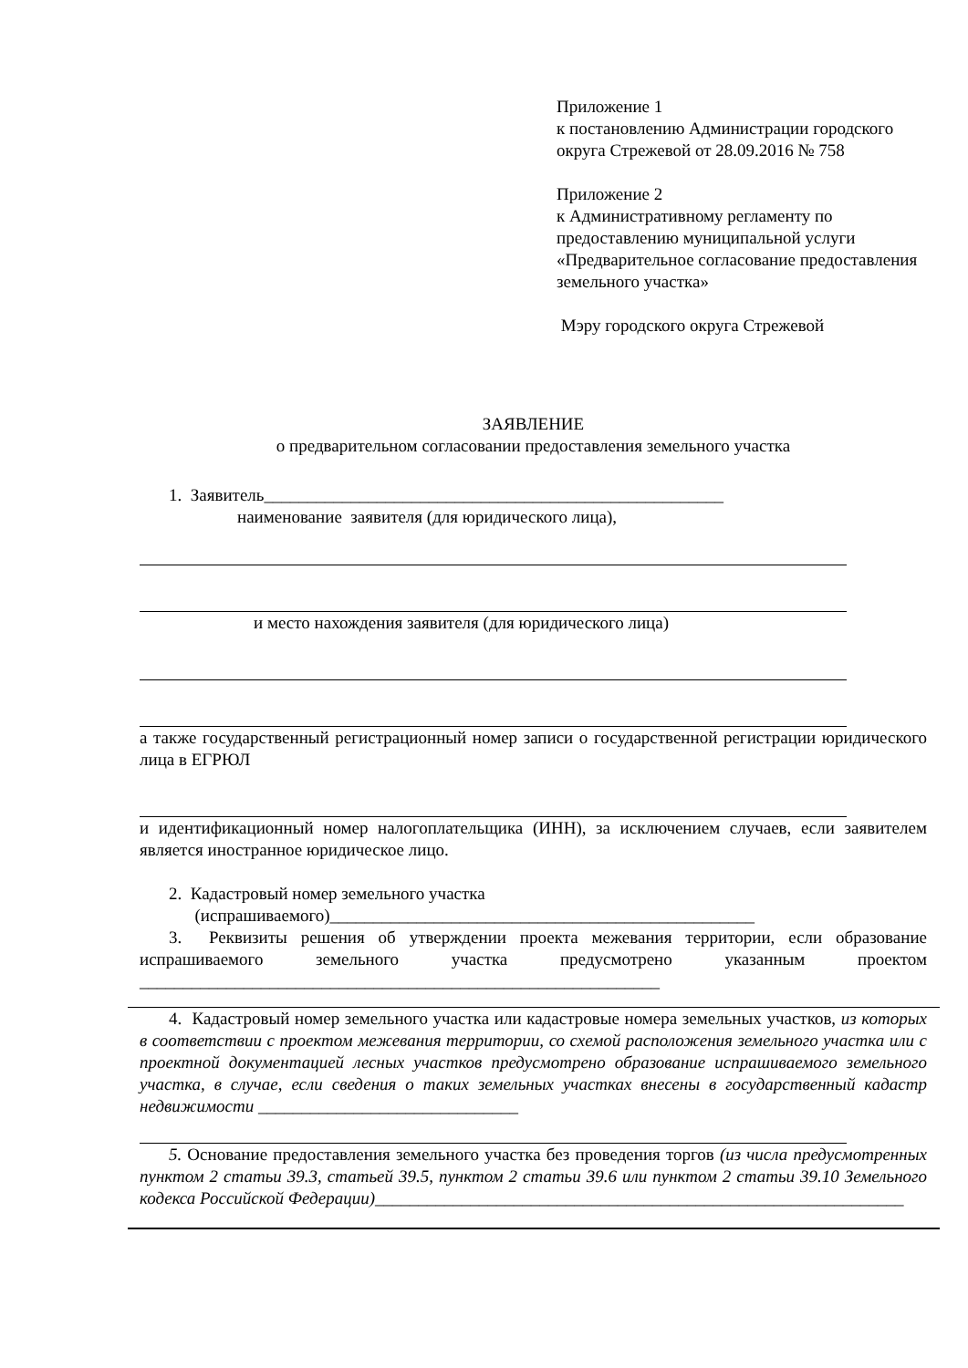Приложение 1
к постановлению Администрации городского округа Стрежевой от 28.09.2016 № 758
Приложение 2
к Административному регламенту по предоставлению муниципальной услуги «Предварительное согласование предоставления земельного участка»
Мэру городского округа Стрежевой
ЗАЯВЛЕНИЕ
о предварительном согласовании предоставления земельного участка
1. Заявитель_____________________________________________________
наименование заявителя (для юридического лица),
и место нахождения заявителя (для юридического лица)
а также государственный регистрационный номер записи о государственной регистрации юридического лица в ЕГРЮЛ
и идентификационный номер налогоплательщика (ИНН), за исключением случаев, если заявителем является иностранное юридическое лицо.
2. Кадастровый номер земельного участка
(испрашиваемого)_________________________________________________
3. Реквизиты решения об утверждении проекта межевания территории, если образование испрашиваемого земельного участка предусмотрено указанным проектом ____________________________________________________________
4. Кадастровый номер земельного участка или кадастровые номера земельных участков, из которых в соответствии с проектом межевания территории, со схемой расположения земельного участка или с проектной документацией лесных участков предусмотрено образование испрашиваемого земельного участка, в случае, если сведения о таких земельных участках внесены в государственный кадастр недвижимости ______________________________
5. Основание предоставления земельного участка без проведения торгов (из числа предусмотренных пунктом 2 статьи 39.3, статьей 39.5, пунктом 2 статьи 39.6 или пунктом 2 статьи 39.10 Земельного кодекса Российской Федерации)_____________________________________________________________